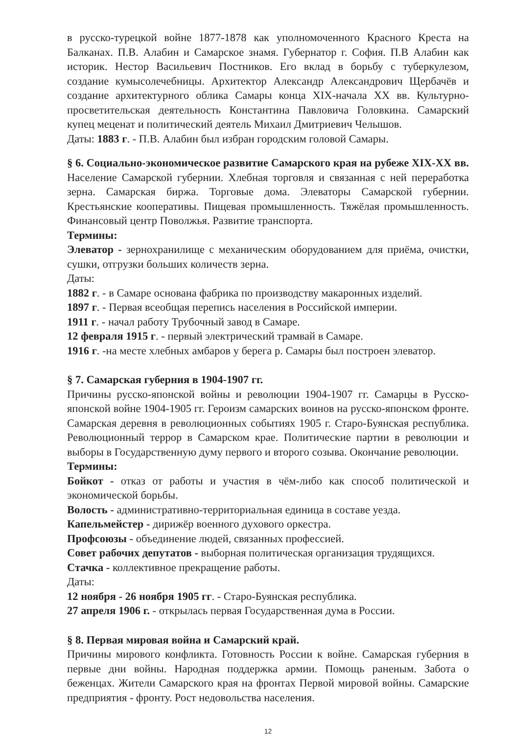в русско-турецкой войне 1877-1878 как уполномоченного Красного Креста на Балканах. П.В. Алабин и Самарское знамя. Губернатор г. София. П.В Алабин как историк. Нестор Васильевич Постников. Его вклад в борьбу с туберкулезом, создание кумысолечебницы. Архитектор Александр Александрович Щербачёв и создание архитектурного облика Самары конца XIX-начала XX вв. Культурно-просветительская деятельность Константина Павловича Головкина. Самарский купец меценат и политический деятель Михаил Дмитриевич Челышов.
Даты: 1883 г. - П.В. Алабин был избран городским головой Самары.
§ 6. Социально-экономическое развитие Самарского края на рубеже XIX-XX вв. Население Самарской губернии. Хлебная торговля и связанная с ней переработка зерна. Самарская биржа. Торговые дома. Элеваторы Самарской губернии. Крестьянские кооперативы. Пищевая промышленность. Тяжёлая промышленность. Финансовый центр Поволжья. Развитие транспорта.
Термины:
Элеватор - зернохранилище с механическим оборудованием для приёма, очистки, сушки, отгрузки больших количеств зерна.
Даты:
1882 г. - в Самаре основана фабрика по производству макаронных изделий.
1897 г. - Первая всеобщая перепись населения в Российской империи.
1911 г. - начал работу Трубочный завод в Самаре.
12 февраля 1915 г. - первый электрический трамвай в Самаре.
1916 г. -на месте хлебных амбаров у берега р. Самары был построен элеватор.
§ 7. Самарская губерния в 1904-1907 гг.
Причины русско-японской войны и революции 1904-1907 гг. Самарцы в Русско-японской войне 1904-1905 гг. Героизм самарских воинов на русско-японском фронте. Самарская деревня в революционных событиях 1905 г. Старо-Буянская республика. Революционный террор в Самарском крае. Политические партии в революции и выборы в Государственную думу первого и второго созыва. Окончание революции.
Термины:
Бойкот - отказ от работы и участия в чём-либо как способ политической и экономической борьбы.
Волость - административно-территориальная единица в составе уезда.
Капельмейстер - дирижёр военного духового оркестра.
Профсоюзы - объединение людей, связанных профессией.
Совет рабочих депутатов - выборная политическая организация трудящихся.
Стачка - коллективное прекращение работы.
Даты:
12 ноября - 26 ноября 1905 гг. - Старо-Буянская республика.
27 апреля 1906 г. - открылась первая Государственная дума в России.
§ 8. Первая мировая война и Самарский край.
Причины мирового конфликта. Готовность России к войне. Самарская губерния в первые дни войны. Народная поддержка армии. Помощь раненым. Забота о беженцах. Жители Самарского края на фронтах Первой мировой войны. Самарские предприятия - фронту. Рост недовольства населения.
12